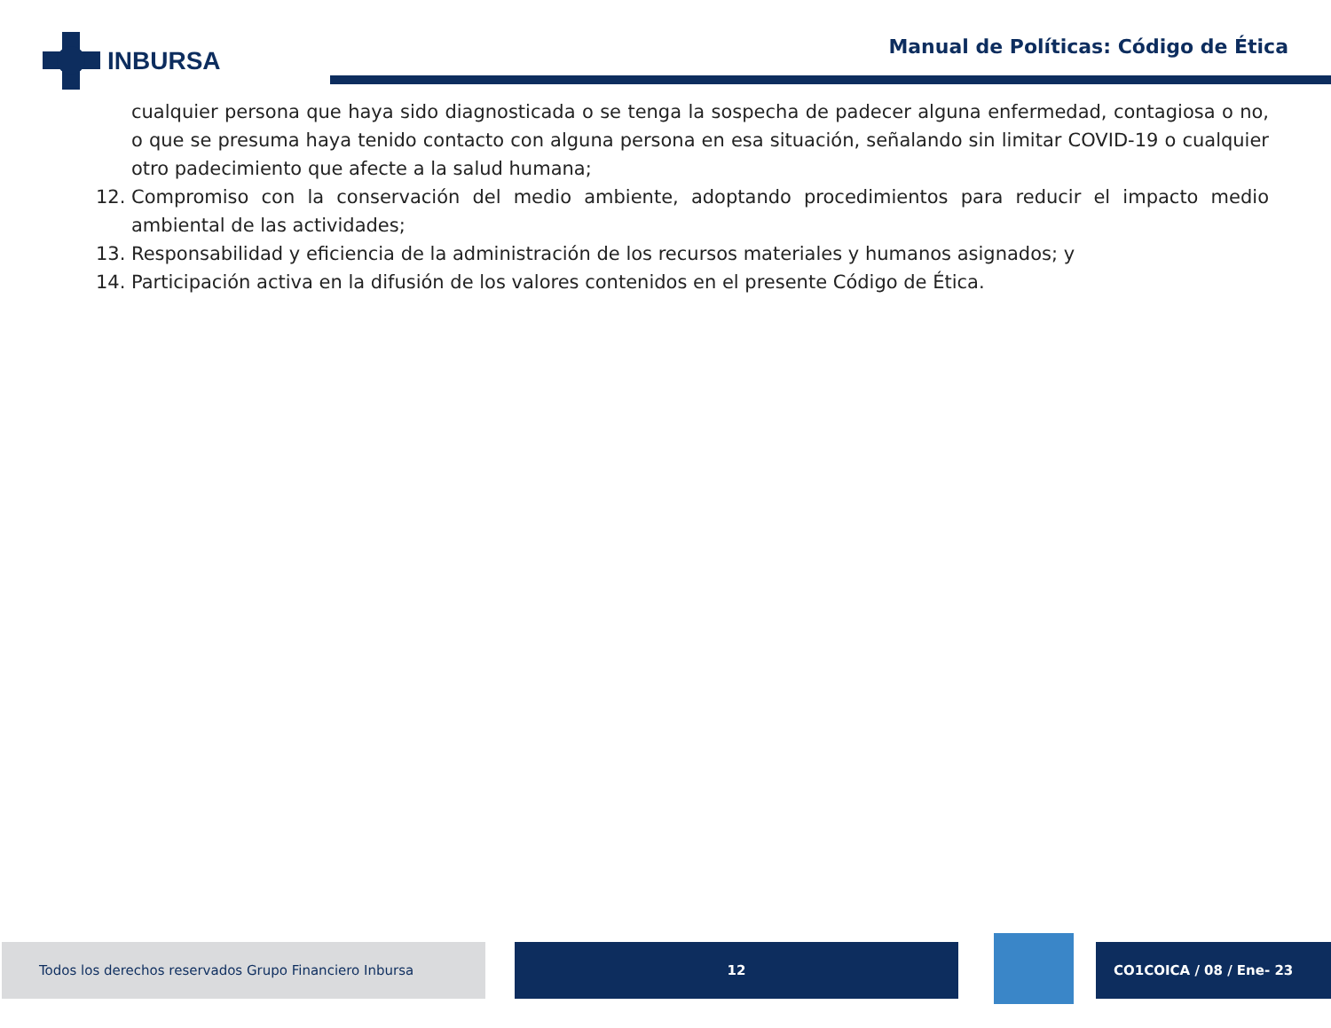INBURSA
Manual de Políticas: Código de Ética
cualquier persona que haya sido diagnosticada o se tenga la sospecha de padecer alguna enfermedad, contagiosa o no, o que se presuma haya tenido contacto con alguna persona en esa situación, señalando sin limitar COVID-19 o cualquier otro padecimiento que afecte a la salud humana;
12. Compromiso con la conservación del medio ambiente, adoptando procedimientos para reducir el impacto medio ambiental de las actividades;
13. Responsabilidad y eficiencia de la administración de los recursos materiales y humanos asignados; y
14. Participación activa en la difusión de los valores contenidos en el presente Código de Ética.
Todos los derechos reservados Grupo Financiero Inbursa 12 CO1COICA / 08 / Ene- 23